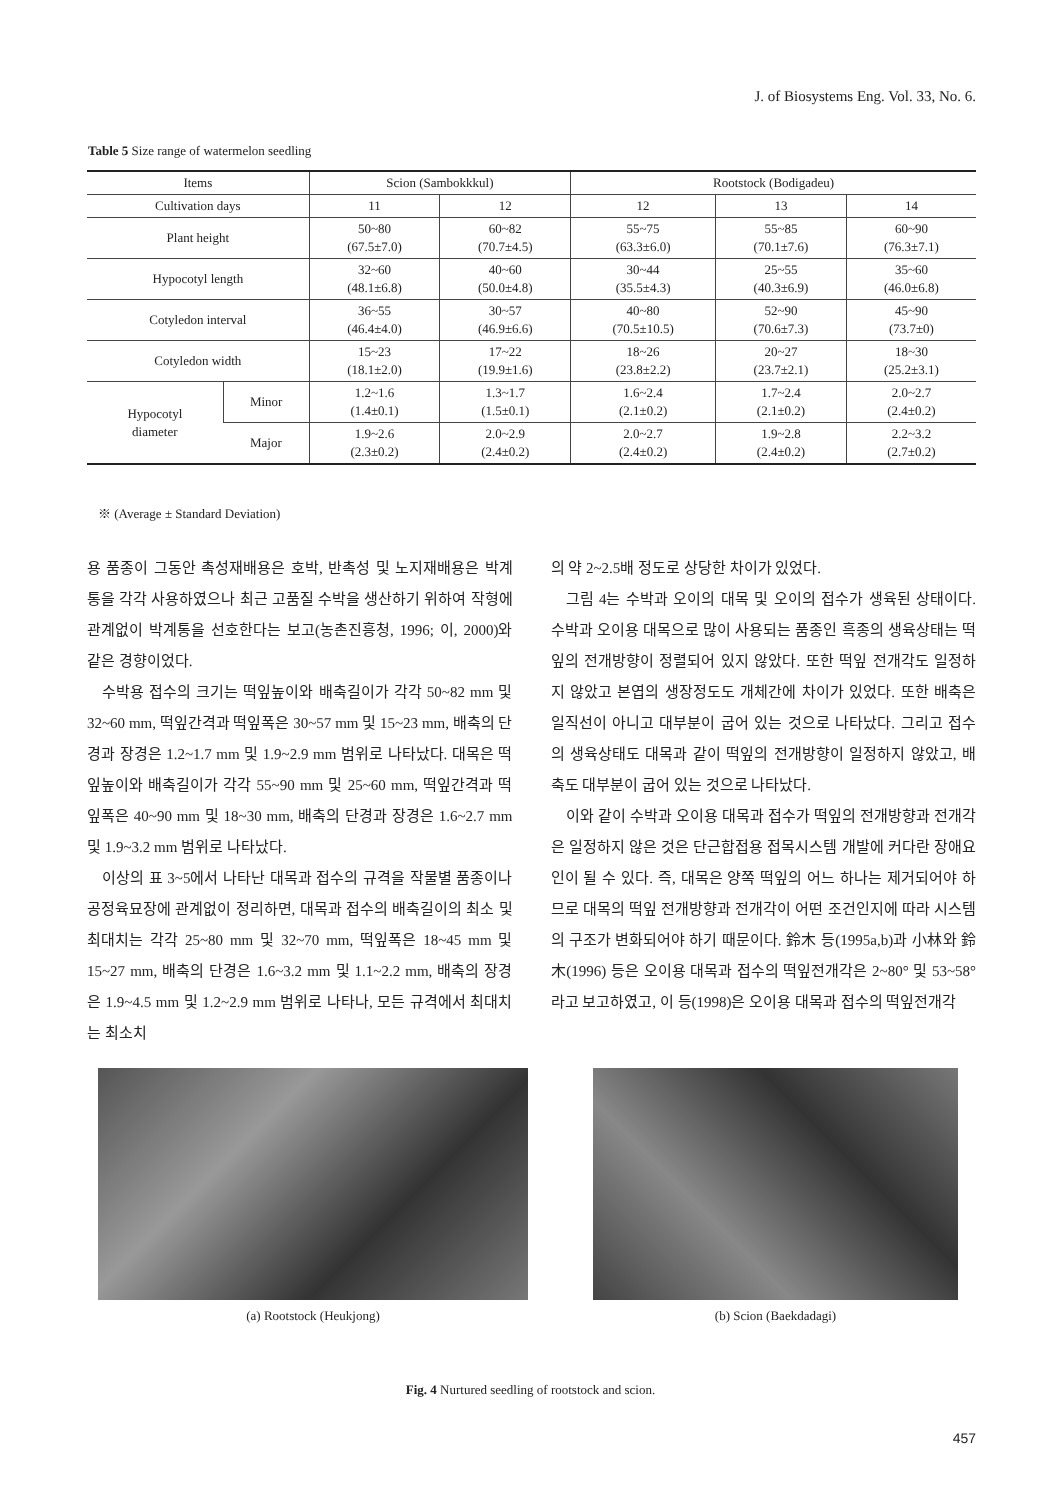J. of Biosystems Eng. Vol. 33, No. 6.
Table 5 Size range of watermelon seedling
| Items | | Scion (Sambokkkul) | | Rootstock (Bodigadeu) | | |
| --- | --- | --- | --- | --- | --- | --- |
| Cultivation days | | 11 | 12 | 12 | 13 | 14 |
| Plant height | | 50~80 (67.5±7.0) | 60~82 (70.7±4.5) | 55~75 (63.3±6.0) | 55~85 (70.1±7.6) | 60~90 (76.3±7.1) |
| Hypocotyl length | | 32~60 (48.1±6.8) | 40~60 (50.0±4.8) | 30~44 (35.5±4.3) | 25~55 (40.3±6.9) | 35~60 (46.0±6.8) |
| Cotyledon interval | | 36~55 (46.4±4.0) | 30~57 (46.9±6.6) | 40~80 (70.5±10.5) | 52~90 (70.6±7.3) | 45~90 (73.7±0) |
| Cotyledon width | | 15~23 (18.1±2.0) | 17~22 (19.9±1.6) | 18~26 (23.8±2.2) | 20~27 (23.7±2.1) | 18~30 (25.2±3.1) |
| Hypocotyl diameter | Minor | 1.2~1.6 (1.4±0.1) | 1.3~1.7 (1.5±0.1) | 1.6~2.4 (2.1±0.2) | 1.7~2.4 (2.1±0.2) | 2.0~2.7 (2.4±0.2) |
| | Major | 1.9~2.6 (2.3±0.2) | 2.0~2.9 (2.4±0.2) | 2.0~2.7 (2.4±0.2) | 1.9~2.8 (2.4±0.2) | 2.2~3.2 (2.7±0.2) |
※ (Average ± Standard Deviation)
용 품종이 그동안 촉성재배용은 호박, 반촉성 및 노지재배용은 박계통을 각각 사용하였으나 최근 고품질 수박을 생산하기 위하여 작형에 관계없이 박계통을 선호한다는 보고(농촌진흥청, 1996; 이, 2000)와 같은 경향이었다.
수박용 접수의 크기는 떡잎높이와 배축길이가 각각 50~82 mm 및 32~60 mm, 떡잎간격과 떡잎폭은 30~57 mm 및 15~23 mm, 배축의 단경과 장경은 1.2~1.7 mm 및 1.9~2.9 mm 범위로 나타났다. 대목은 떡잎높이와 배축길이가 각각 55~90 mm 및 25~60 mm, 떡잎간격과 떡잎폭은 40~90 mm 및 18~30 mm, 배축의 단경과 장경은 1.6~2.7 mm 및 1.9~3.2 mm 범위로 나타났다.
이상의 표 3~5에서 나타난 대목과 접수의 규격을 작물별 품종이나 공정육묘장에 관계없이 정리하면, 대목과 접수의 배축길이의 최소 및 최대치는 각각 25~80 mm 및 32~70 mm, 떡잎폭은 18~45 mm 및 15~27 mm, 배축의 단경은 1.6~3.2 mm 및 1.1~2.2 mm, 배축의 장경은 1.9~4.5 mm 및 1.2~2.9 mm 범위로 나타나, 모든 규격에서 최대치는 최소치
의 약 2~2.5배 정도로 상당한 차이가 있었다.
그림 4는 수박과 오이의 대목 및 오이의 접수가 생육된 상태이다. 수박과 오이용 대목으로 많이 사용되는 품종인 흑종의 생육상태는 떡잎의 전개방향이 정렬되어 있지 않았다. 또한 떡잎 전개각도 일정하지 않았고 본엽의 생장정도도 개체간에 차이가 있었다. 또한 배축은 일직선이 아니고 대부분이 굽어 있는 것으로 나타났다. 그리고 접수의 생육상태도 대목과 같이 떡잎의 전개방향이 일정하지 않았고, 배축도 대부분이 굽어 있는 것으로 나타났다.
이와 같이 수박과 오이용 대목과 접수가 떡잎의 전개방향과 전개각은 일정하지 않은 것은 단근합접용 접목시스템 개발에 커다란 장애요인이 될 수 있다. 즉, 대목은 양쪽 떡잎의 어느 하나는 제거되어야 하므로 대목의 떡잎 전개방향과 전개각이 어떤 조건인지에 따라 시스템의 구조가 변화되어야 하기 때문이다. 鈴木 등(1995a,b)과 小林와 鈴木(1996) 등은 오이용 대목과 접수의 떡잎전개각은 2~80° 및 53~58°라고 보고하였고, 이 등(1998)은 오이용 대목과 접수의 떡잎전개각
(a) Rootstock (Heukjong) (b) Scion (Baekdadagi)
Fig. 4 Nurtured seedling of rootstock and scion.
457